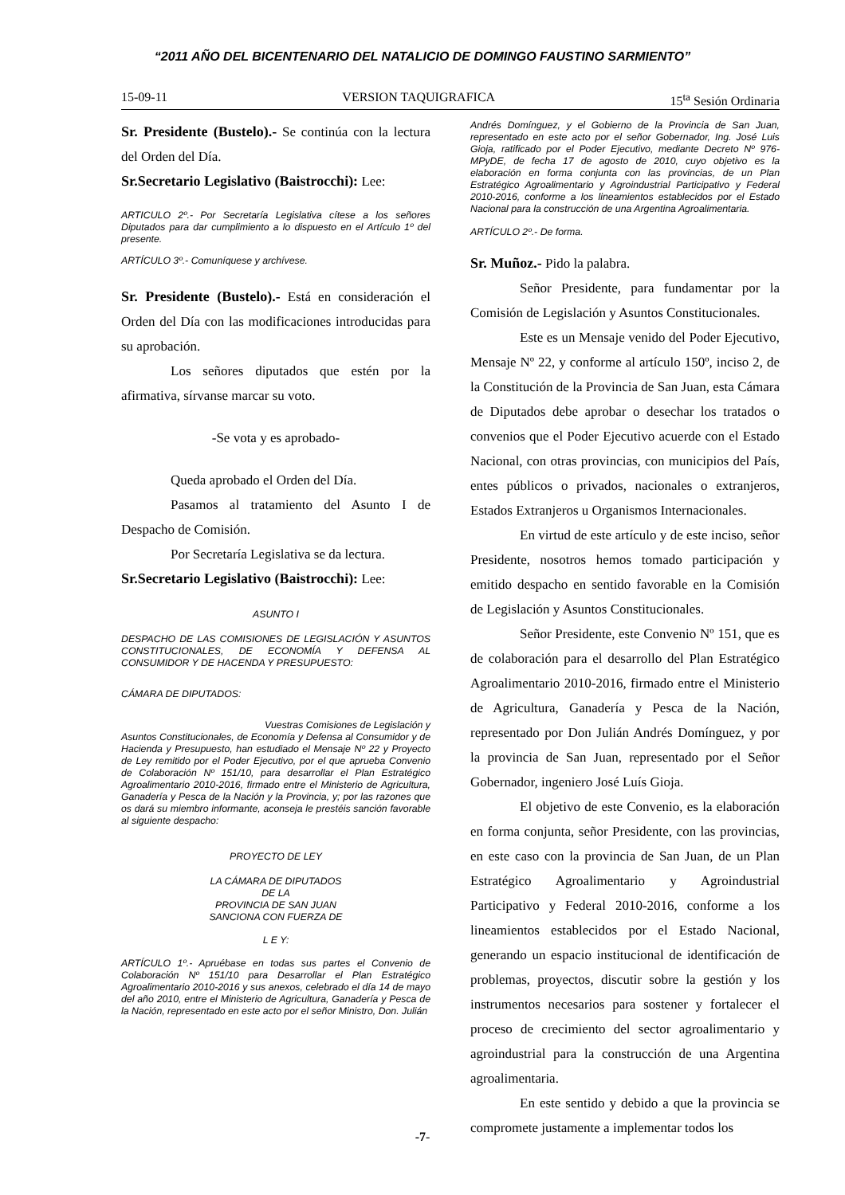“2011 AÑO DEL BICENTENARIO DEL NATALICIO DE DOMINGO FAUSTINO SARMIENTO”
15-09-11 VERSION TAQUIGRAFICA 15<sup>ta</sup> Sesión Ordinaria
Sr. Presidente (Bustelo).- Se continúa con la lectura del Orden del Día.
Sr.Secretario Legislativo (Baistrocchi): Lee:
ARTICULO 2º.- Por Secretaría Legislativa cítese a los señores Diputados para dar cumplimiento a lo dispuesto en el Artículo 1º del presente.
ARTÍCULO 3º.- Comuníquese y archívese.
Sr. Presidente (Bustelo).- Está en consideración el Orden del Día con las modificaciones introducidas para su aprobación.
Los señores diputados que estén por la afirmativa, sírvanse marcar su voto.
-Se vota y es aprobado-
Queda aprobado el Orden del Día.
Pasamos al tratamiento del Asunto I de Despacho de Comisión.
Por Secretaría Legislativa se da lectura.
Sr.Secretario Legislativo (Baistrocchi): Lee:
ASUNTO I
DESPACHO DE LAS COMISIONES DE LEGISLACIÓN Y ASUNTOS CONSTITUCIONALES, DE ECONOMÍA Y DEFENSA AL CONSUMIDOR Y DE HACENDA Y PRESUPUESTO:
CÁMARA DE DIPUTADOS:
Vuestras Comisiones de Legislación y Asuntos Constitucionales, de Economía y Defensa al Consumidor y de Hacienda y Presupuesto, han estudiado el Mensaje Nº 22 y Proyecto de Ley remitido por el Poder Ejecutivo, por el que aprueba Convenio de Colaboración Nº 151/10, para desarrollar el Plan Estratégico Agroalimentario 2010-2016, firmado entre el Ministerio de Agricultura, Ganadería y Pesca de la Nación y la Provincia, y; por las razones que os dará su miembro informante, aconseja le prestéis sanción favorable al siguiente despacho:
PROYECTO DE LEY
LA CÁMARA DE DIPUTADOS
DE LA
PROVINCIA DE SAN JUAN
SANCIONA CON FUERZA DE
L E Y:
ARTÍCULO 1º.- Apruébase en todas sus partes el Convenio de Colaboración Nº 151/10 para Desarrollar el Plan Estratégico Agroalimentario 2010-2016 y sus anexos, celebrado el día 14 de mayo del año 2010, entre el Ministerio de Agricultura, Ganadería y Pesca de la Nación, representado en este acto por el señor Ministro, Don. Julián
Andrés Domínguez, y el Gobierno de la Provincia de San Juan, representado en este acto por el señor Gobernador, Ing. José Luis Gioja, ratificado por el Poder Ejecutivo, mediante Decreto Nº 976-MPyDE, de fecha 17 de agosto de 2010, cuyo objetivo es la elaboración en forma conjunta con las provincias, de un Plan Estratégico Agroalimentario y Agroindustrial Participativo y Federal 2010-2016, conforme a los lineamientos establecidos por el Estado Nacional para la construcción de una Argentina Agroalimentaria.
ARTÍCULO 2º.- De forma.
Sr. Muñoz.- Pido la palabra.
Señor Presidente, para fundamentar por la Comisión de Legislación y Asuntos Constitucionales.
Este es un Mensaje venido del Poder Ejecutivo, Mensaje Nº 22, y conforme al artículo 150º, inciso 2, de la Constitución de la Provincia de San Juan, esta Cámara de Diputados debe aprobar o desechar los tratados o convenios que el Poder Ejecutivo acuerde con el Estado Nacional, con otras provincias, con municipios del País, entes públicos o privados, nacionales o extranjeros, Estados Extranjeros u Organismos Internacionales.
En virtud de este artículo y de este inciso, señor Presidente, nosotros hemos tomado participación y emitido despacho en sentido favorable en la Comisión de Legislación y Asuntos Constitucionales.
Señor Presidente, este Convenio Nº 151, que es de colaboración para el desarrollo del Plan Estratégico Agroalimentario 2010-2016, firmado entre el Ministerio de Agricultura, Ganadería y Pesca de la Nación, representado por Don Julián Andrés Domínguez, y por la provincia de San Juan, representado por el Señor Gobernador, ingeniero José Luís Gioja.
El objetivo de este Convenio, es la elaboración en forma conjunta, señor Presidente, con las provincias, en este caso con la provincia de San Juan, de un Plan Estratégico Agroalimentario y Agroindustrial Participativo y Federal 2010-2016, conforme a los lineamientos establecidos por el Estado Nacional, generando un espacio institucional de identificación de problemas, proyectos, discutir sobre la gestión y los instrumentos necesarios para sostener y fortalecer el proceso de crecimiento del sector agroalimentario y agroindustrial para la construcción de una Argentina agroalimentaria.
En este sentido y debido a que la provincia se compromete justamente a implementar todos los
-7-